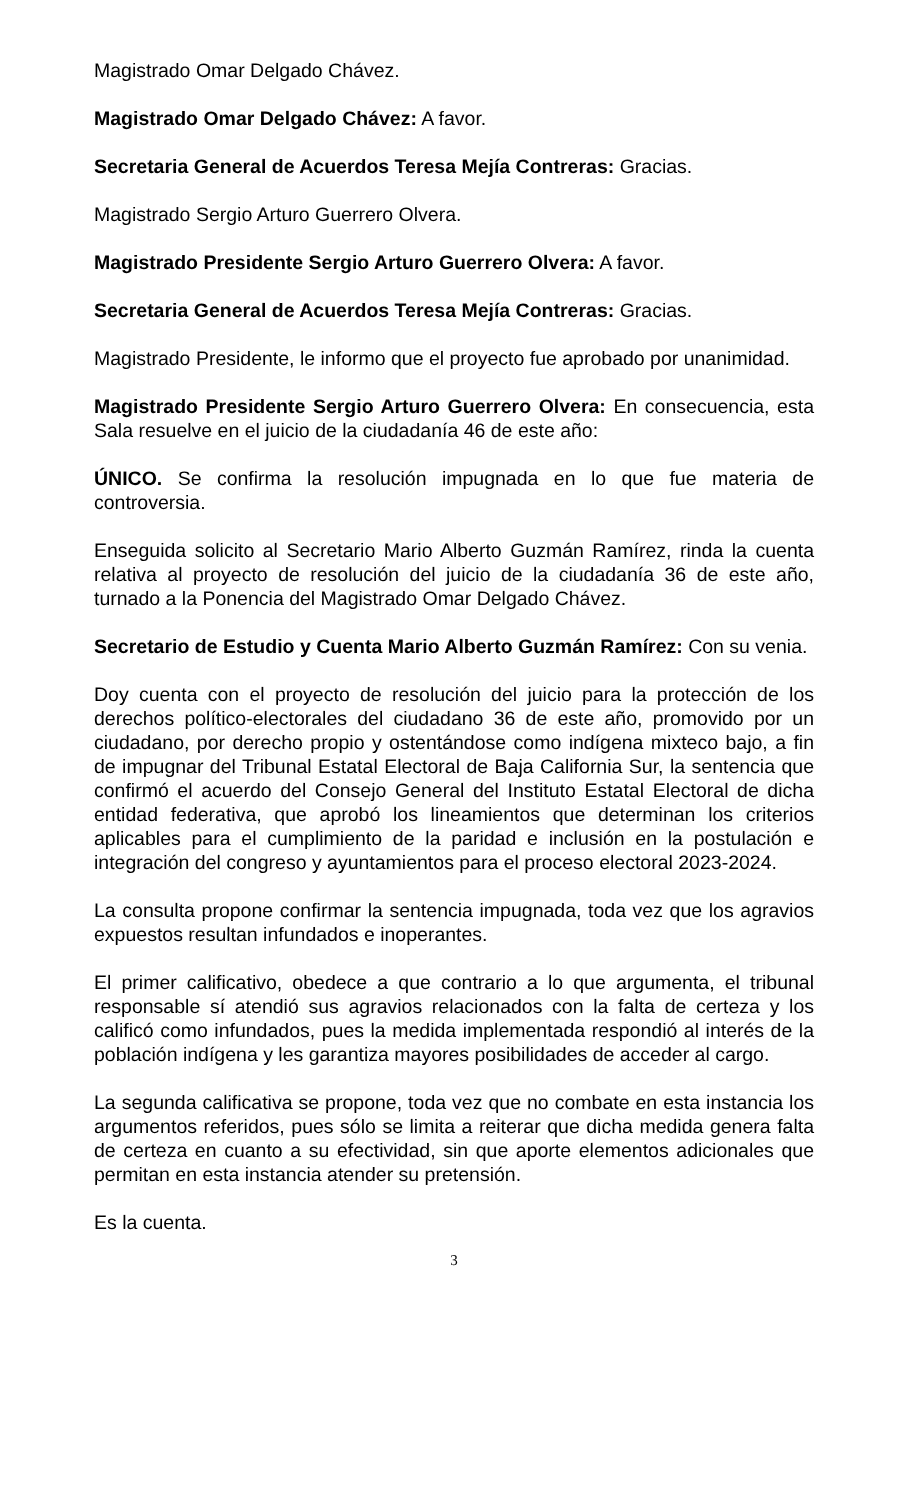Magistrado Omar Delgado Chávez.
Magistrado Omar Delgado Chávez: A favor.
Secretaria General de Acuerdos Teresa Mejía Contreras: Gracias.
Magistrado Sergio Arturo Guerrero Olvera.
Magistrado Presidente Sergio Arturo Guerrero Olvera: A favor.
Secretaria General de Acuerdos Teresa Mejía Contreras: Gracias.
Magistrado Presidente, le informo que el proyecto fue aprobado por unanimidad.
Magistrado Presidente Sergio Arturo Guerrero Olvera: En consecuencia, esta Sala resuelve en el juicio de la ciudadanía 46 de este año:
ÚNICO. Se confirma la resolución impugnada en lo que fue materia de controversia.
Enseguida solicito al Secretario Mario Alberto Guzmán Ramírez, rinda la cuenta relativa al proyecto de resolución del juicio de la ciudadanía 36 de este año, turnado a la Ponencia del Magistrado Omar Delgado Chávez.
Secretario de Estudio y Cuenta Mario Alberto Guzmán Ramírez: Con su venia.
Doy cuenta con el proyecto de resolución del juicio para la protección de los derechos político-electorales del ciudadano 36 de este año, promovido por un ciudadano, por derecho propio y ostentándose como indígena mixteco bajo, a fin de impugnar del Tribunal Estatal Electoral de Baja California Sur, la sentencia que confirmó el acuerdo del Consejo General del Instituto Estatal Electoral de dicha entidad federativa, que aprobó los lineamientos que determinan los criterios aplicables para el cumplimiento de la paridad e inclusión en la postulación e integración del congreso y ayuntamientos para el proceso electoral 2023-2024.
La consulta propone confirmar la sentencia impugnada, toda vez que los agravios expuestos resultan infundados e inoperantes.
El primer calificativo, obedece a que contrario a lo que argumenta, el tribunal responsable sí atendió sus agravios relacionados con la falta de certeza y los calificó como infundados, pues la medida implementada respondió al interés de la población indígena y les garantiza mayores posibilidades de acceder al cargo.
La segunda calificativa se propone, toda vez que no combate en esta instancia los argumentos referidos, pues sólo se limita a reiterar que dicha medida genera falta de certeza en cuanto a su efectividad, sin que aporte elementos adicionales que permitan en esta instancia atender su pretensión.
Es la cuenta.
3